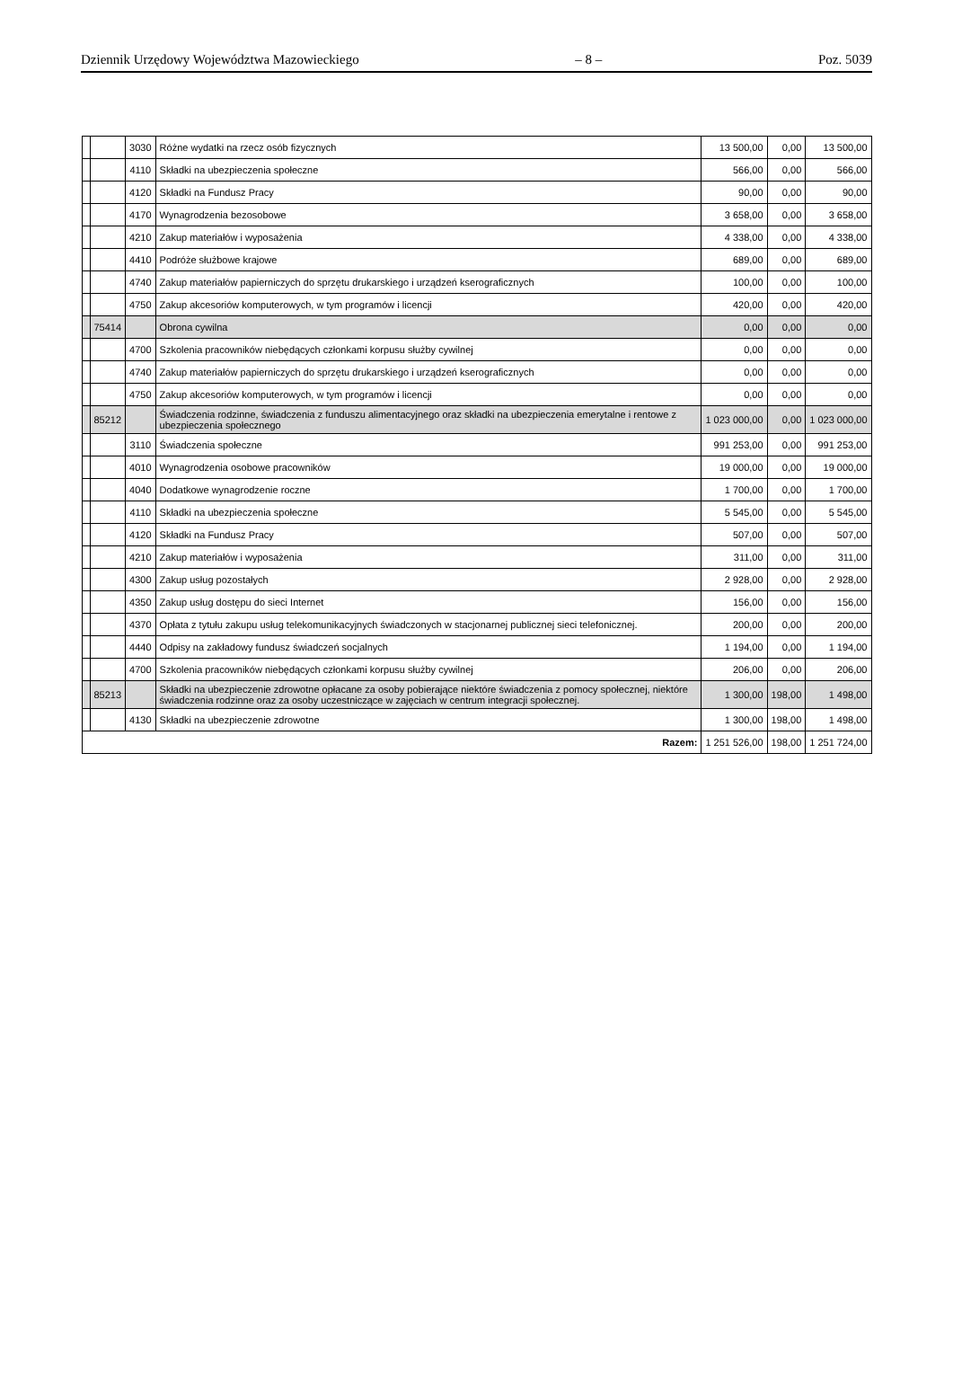Dziennik Urzędowy Województwa Mazowieckiego – 8 – Poz. 5039
| | | 3030 | Różne wydatki na rzecz osób fizycznych | 13 500,00 | 0,00 | 13 500,00 |
| | | 4110 | Składki na ubezpieczenia społeczne | 566,00 | 0,00 | 566,00 |
| | | 4120 | Składki na Fundusz Pracy | 90,00 | 0,00 | 90,00 |
| | | 4170 | Wynagrodzenia bezosobowe | 3 658,00 | 0,00 | 3 658,00 |
| | | 4210 | Zakup materiałów i wyposażenia | 4 338,00 | 0,00 | 4 338,00 |
| | | 4410 | Podróże służbowe krajowe | 689,00 | 0,00 | 689,00 |
| | | 4740 | Zakup materiałów papierniczych do sprzętu drukarskiego i urządzeń kserograficznych | 100,00 | 0,00 | 100,00 |
| | | 4750 | Zakup akcesoriów komputerowych, w tym programów i licencji | 420,00 | 0,00 | 420,00 |
| | 75414 | | Obrona cywilna | 0,00 | 0,00 | 0,00 |
| | | 4700 | Szkolenia pracowników niebędących członkami korpusu służby cywilnej | 0,00 | 0,00 | 0,00 |
| | | 4740 | Zakup materiałów papierniczych do sprzętu drukarskiego i urządzeń kserograficznych | 0,00 | 0,00 | 0,00 |
| | | 4750 | Zakup akcesoriów komputerowych, w tym programów i licencji | 0,00 | 0,00 | 0,00 |
| | 85212 | | Świadczenia rodzinne, świadczenia z funduszu alimentacyjnego oraz składki na ubezpieczenia emerytalne i rentowe z ubezpieczenia społecznego | 1 023 000,00 | 0,00 | 1 023 000,00 |
| | | 3110 | Świadczenia społeczne | 991 253,00 | 0,00 | 991 253,00 |
| | | 4010 | Wynagrodzenia osobowe pracowników | 19 000,00 | 0,00 | 19 000,00 |
| | | 4040 | Dodatkowe wynagrodzenie roczne | 1 700,00 | 0,00 | 1 700,00 |
| | | 4110 | Składki na ubezpieczenia społeczne | 5 545,00 | 0,00 | 5 545,00 |
| | | 4120 | Składki na Fundusz Pracy | 507,00 | 0,00 | 507,00 |
| | | 4210 | Zakup materiałów i wyposażenia | 311,00 | 0,00 | 311,00 |
| | | 4300 | Zakup usług pozostałych | 2 928,00 | 0,00 | 2 928,00 |
| | | 4350 | Zakup usług dostępu do sieci Internet | 156,00 | 0,00 | 156,00 |
| | | 4370 | Opłata z tytułu zakupu usług telekomunikacyjnych świadczonych w stacjonarnej publicznej sieci telefonicznej. | 200,00 | 0,00 | 200,00 |
| | | 4440 | Odpisy na zakładowy fundusz świadczeń socjalnych | 1 194,00 | 0,00 | 1 194,00 |
| | | 4700 | Szkolenia pracowników niebędących członkami korpusu służby cywilnej | 206,00 | 0,00 | 206,00 |
| | 85213 | | Składki na ubezpieczenie zdrowotne opłacane za osoby pobierające niektóre świadczenia z pomocy społecznej, niektóre świadczenia rodzinne oraz za osoby uczestniczące w zajęciach w centrum integracji społecznej. | 1 300,00 | 198,00 | 1 498,00 |
| | | 4130 | Składki na ubezpieczenie zdrowotne | 1 300,00 | 198,00 | 1 498,00 |
| Razem: | | | | 1 251 526,00 | 198,00 | 1 251 724,00 |